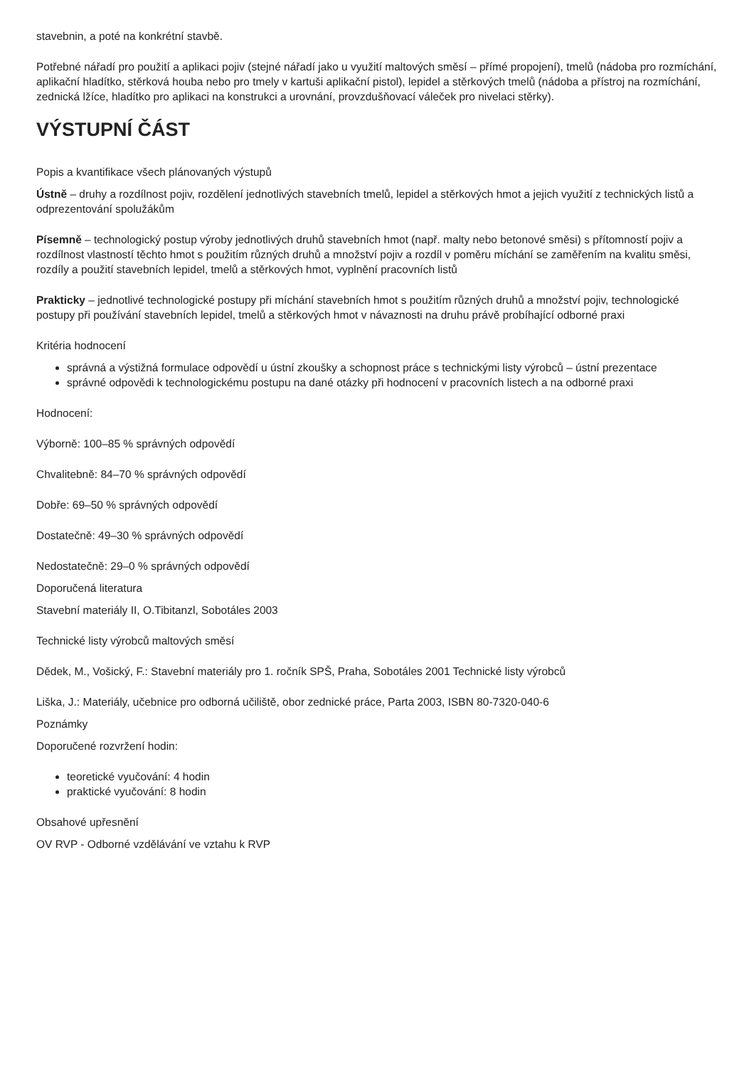stavebnin, a poté na konkrétní stavbě.
Potřebné nářadí pro použití a aplikaci pojiv (stejné nářadí jako u využití maltových směsí – přímé propojení), tmelů (nádoba pro rozmíchání, aplikační hladítko, stěrková houba nebo pro tmely v kartuši aplikační pistol), lepidel a stěrkových tmelů (nádoba a přístroj na rozmíchání, zednická lžíce, hladítko pro aplikaci na konstrukci a urovnání, provzdušňovací váleček pro nivelaci stěrky).
VÝSTUPNÍ ČÁST
Popis a kvantifikace všech plánovaných výstupů
Ústně – druhy a rozdílnost pojiv, rozdělení jednotlivých stavebních tmelů, lepidel a stěrkových hmot a jejich využití z technických listů a odprezentování spolužákům
Písemně – technologický postup výroby jednotlivých druhů stavebních hmot (např. malty nebo betonové směsi) s přítomností pojiv a rozdílnost vlastností těchto hmot s použitím různých druhů a množství pojiv a rozdíl v poměru míchání se zaměřením na kvalitu směsi, rozdíly a použití stavebních lepidel, tmelů a stěrkových hmot, vyplnění pracovních listů
Prakticky – jednotlivé technologické postupy při míchání stavebních hmot s použitím různých druhů a množství pojiv, technologické postupy při používání stavebních lepidel, tmelů a stěrkových hmot v návaznosti na druhu právě probíhající odborné praxi
Kritéria hodnocení
správná a výstižná formulace odpovědí u ústní zkoušky a schopnost práce s technickými listy výrobců – ústní prezentace
správné odpovědi k technologickému postupu na dané otázky při hodnocení v pracovních listech a na odborné praxi
Hodnocení:
Výborně: 100–85 % správných odpovědí
Chvalitebně: 84–70 % správných odpovědí
Dobře: 69–50 % správných odpovědí
Dostatečně: 49–30 % správných odpovědí
Nedostatečně: 29–0 % správných odpovědí
Doporučená literatura
Stavební materiály II, O.Tibitanzl, Sobotáles 2003
Technické listy výrobců maltových směsí
Dědek, M., Vošický, F.: Stavební materiály pro 1. ročník SPŠ, Praha, Sobotáles 2001 Technické listy výrobců
Liška, J.: Materiály, učebnice pro odborná učiliště, obor zednické práce, Parta 2003, ISBN 80-7320-040-6
Poznámky
Doporučené rozvržení hodin:
teoretické vyučování: 4 hodin
praktické vyučování: 8 hodin
Obsahové upřesnění
OV RVP - Odborné vzdělávání ve vztahu k RVP